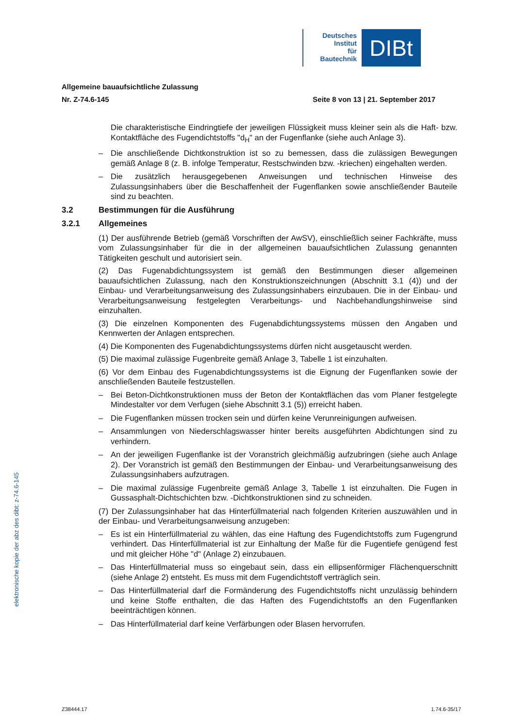Deutsches
Institut
für
Bautechnik
DIBt
Allgemeine bauaufsichtliche Zulassung
Nr. Z-74.6-145 Seite 8 von 13 | 21. September 2017
Die charakteristische Eindringtiefe der jeweiligen Flüssigkeit muss kleiner sein als die Haft- bzw. Kontaktfläche des Fugendichtstoffs "d<sub>H</sub>" an der Fugenflanke (siehe auch Anlage 3).
– Die anschließende Dichtkonstruktion ist so zu bemessen, dass die zulässigen Bewegungen gemäß Anlage 8 (z. B. infolge Temperatur, Restschwinden bzw. -kriechen) eingehalten werden.
– Die zusätzlich herausgegebenen Anweisungen und technischen Hinweise des Zulassungsinhabers über die Beschaffenheit der Fugenflanken sowie anschließender Bauteile sind zu beachten.
3.2 Bestimmungen für die Ausführung
3.2.1 Allgemeines
(1) Der ausführende Betrieb (gemäß Vorschriften der AwSV), einschließlich seiner Fachkräfte, muss vom Zulassungsinhaber für die in der allgemeinen bauaufsichtlichen Zulassung genannten Tätigkeiten geschult und autorisiert sein.
(2) Das Fugenabdichtungssystem ist gemäß den Bestimmungen dieser allgemeinen bauaufsichtlichen Zulassung, nach den Konstruktionszeichnungen (Abschnitt 3.1 (4)) und der Einbau- und Verarbeitungsanweisung des Zulassungsinhabers einzubauen. Die in der Einbau- und Verarbeitungsanweisung festgelegten Verarbeitungs- und Nachbehandlungshinweise sind einzuhalten.
(3) Die einzelnen Komponenten des Fugenabdichtungssystems müssen den Angaben und Kennwerten der Anlagen entsprechen.
(4) Die Komponenten des Fugenabdichtungssystems dürfen nicht ausgetauscht werden.
(5) Die maximal zulässige Fugenbreite gemäß Anlage 3, Tabelle 1 ist einzuhalten.
(6) Vor dem Einbau des Fugenabdichtungssystems ist die Eignung der Fugenflanken sowie der anschließenden Bauteile festzustellen.
– Bei Beton-Dichtkonstruktionen muss der Beton der Kontaktflächen das vom Planer festgelegte Mindestalter vor dem Verfugen (siehe Abschnitt 3.1 (5)) erreicht haben.
– Die Fugenflanken müssen trocken sein und dürfen keine Verunreinigungen aufweisen.
– Ansammlungen von Niederschlagswasser hinter bereits ausgeführten Abdichtungen sind zu verhindern.
– An der jeweiligen Fugenflanke ist der Voranstrich gleichmäßig aufzubringen (siehe auch Anlage 2). Der Voranstrich ist gemäß den Bestimmungen der Einbau- und Verarbeitungsanweisung des Zulassungsinhabers aufzutragen.
– Die maximal zulässige Fugenbreite gemäß Anlage 3, Tabelle 1 ist einzuhalten. Die Fugen in Gussasphalt-Dichtschichten bzw. -Dichtkonstruktionen sind zu schneiden.
(7) Der Zulassungsinhaber hat das Hinterfüllmaterial nach folgenden Kriterien auszuwählen und in der Einbau- und Verarbeitungsanweisung anzugeben:
– Es ist ein Hinterfüllmaterial zu wählen, das eine Haftung des Fugendichtstoffs zum Fugengrund verhindert. Das Hinterfüllmaterial ist zur Einhaltung der Maße für die Fugentiefe genügend fest und mit gleicher Höhe "d" (Anlage 2) einzubauen.
– Das Hinterfüllmaterial muss so eingebaut sein, dass ein ellipsenförmiger Flächenquerschnitt (siehe Anlage 2) entsteht. Es muss mit dem Fugendichtstoff verträglich sein.
– Das Hinterfüllmaterial darf die Formänderung des Fugendichtstoffs nicht unzulässig behindern und keine Stoffe enthalten, die das Haften des Fugendichtstoffs an den Fugenflanken beeinträchtigen können.
– Das Hinterfüllmaterial darf keine Verfärbungen oder Blasen hervorrufen.
elektronische kopie der abz des dibt: z-74.6-145
Z38444.17 1.74.6-35/17